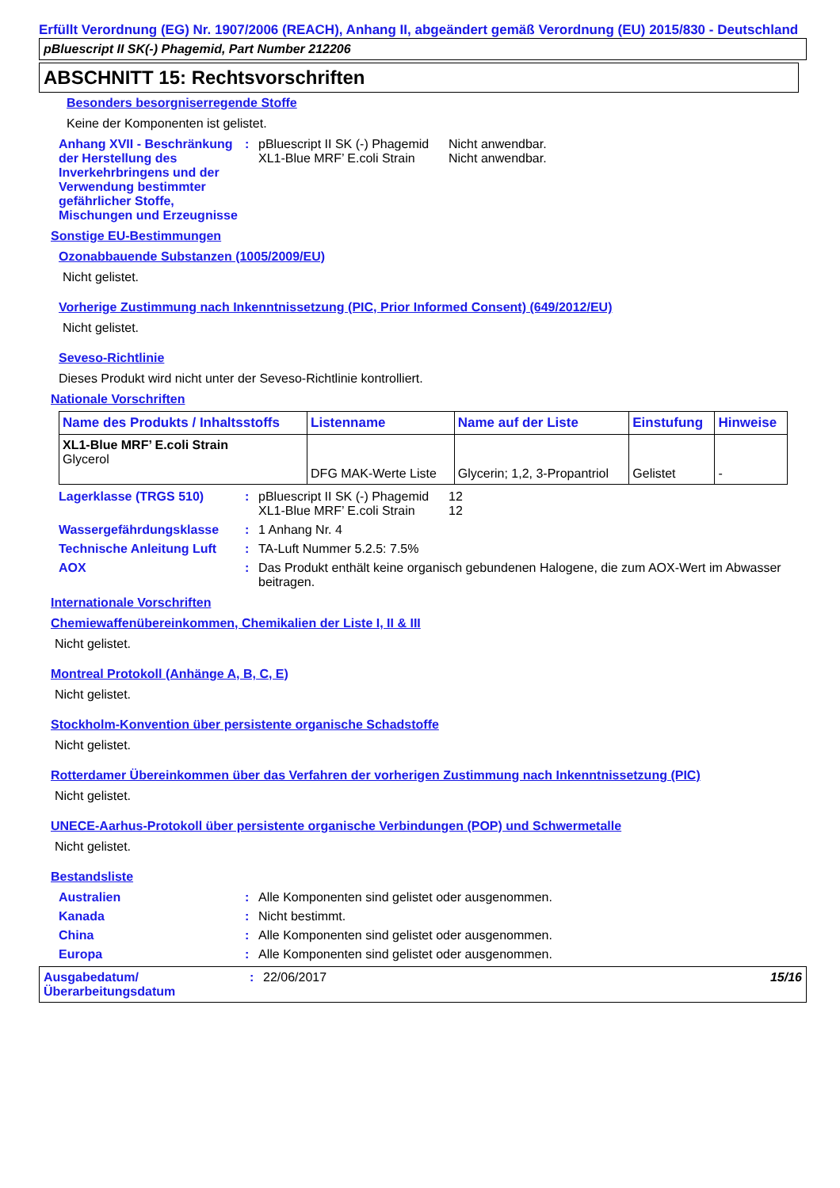Erfüllt Verordnung (EG) Nr. 1907/2006 (REACH), Anhang II, abgeändert gemäß Verordnung (EU) 2015/830 - Deutschland
pBluescript II SK(-) Phagemid, Part Number 212206
ABSCHNITT 15: Rechtsvorschriften
Besonders besorgniserregende Stoffe
Keine der Komponenten ist gelistet.
Anhang XVII - Beschränkung der Herstellung des Inverkehrbringens und der Verwendung bestimmter gefährlicher Stoffe, Mischungen und Erzeugnisse
: pBluescript II SK (-) Phagemid Nicht anwendbar.
XL1-Blue MRF’ E.coli Strain Nicht anwendbar.
Sonstige EU-Bestimmungen
Ozonabbauende Substanzen (1005/2009/EU)
Nicht gelistet.
Vorherige Zustimmung nach Inkenntnissetzung (PIC, Prior Informed Consent) (649/2012/EU)
Nicht gelistet.
Seveso-Richtlinie
Dieses Produkt wird nicht unter der Seveso-Richtlinie kontrolliert.
Nationale Vorschriften
| Name des Produkts / Inhaltsstoffs | Listenname | Name auf der Liste | Einstufung | Hinweise |
| --- | --- | --- | --- | --- |
| XL1-Blue MRF’ E.coli Strain Glycerol | DFG MAK-Werte Liste | Glycerin; 1,2, 3-Propantriol | Gelistet | - |
Lagerklasse (TRGS 510) : pBluescript II SK (-) Phagemid 12
XL1-Blue MRF’ E.coli Strain 12
Wassergefährdungsklasse : 1 Anhang Nr. 4
Technische Anleitung Luft
: TA-Luft Nummer 5.2.5: 7.5%
AOX : Das Produkt enthält keine organisch gebundenen Halogene, die zum AOX-Wert im Abwasser beitragen.
Internationale Vorschriften
Chemiewaffenübereinkommen, Chemikalien der Liste I, II & III
Nicht gelistet.
Montreal Protokoll (Anhänge A, B, C, E)
Nicht gelistet.
Stockholm-Konvention über persistente organische Schadstoffe
Nicht gelistet.
Rotterdamer Übereinkommen über das Verfahren der vorherigen Zustimmung nach Inkenntnissetzung (PIC)
Nicht gelistet.
UNECE-Aarhus-Protokoll über persistente organische Verbindungen (POP) und Schwermetalle
Nicht gelistet.
Bestandsliste
Australien : Alle Komponenten sind gelistet oder ausgenommen.
Kanada : Nicht bestimmt.
China : Alle Komponenten sind gelistet oder ausgenommen.
Europa : Alle Komponenten sind gelistet oder ausgenommen.
Ausgabedatum/ Überarbeitungsdatum
: 22/06/2017 15/16